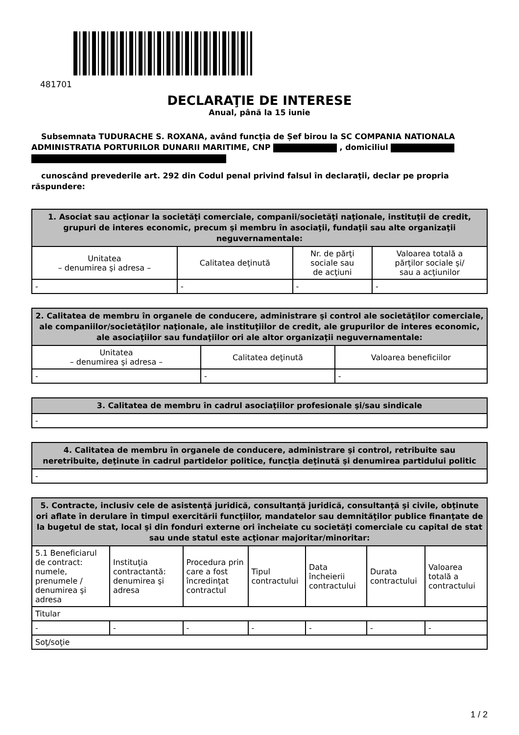481701
DECLARAŢIE DE INTERESE
Anual, până la 15 iunie
Subsemnata TUDURACHE S. ROXANA, având funcţia de Șef birou la SC COMPANIA NATIONALA ADMINISTRATIA PORTURILOR DUNARII MARITIME, CNP , domiciliul
cunoscând prevederile art. 292 din Codul penal privind falsul în declaraţii, declar pe propria răspundere:
| 1. Asociat sau acţionar la societăţi comerciale, companii/societăţi naţionale, instituţii de credit, grupuri de interes economic, precum şi membru în asociaţii, fundaţii sau alte organizaţii neguvernamentale: | | | |
| --- | --- | --- | --- |
| Unitatea – denumirea şi adresa – | Calitatea deţinută | Nr. de părţi sociale sau de acţiuni | Valoarea totală a părţilor sociale şi/ sau a acţiunilor |
| - | - | - | - |
| 2. Calitatea de membru în organele de conducere, administrare şi control ale societăţilor comerciale, ale companiilor/societăţilor naţionale, ale instituţiilor de credit, ale grupurilor de interes economic, ale asociaţiilor sau fundaţiilor ori ale altor organizaţii neguvernamentale: | | |
| --- | --- | --- |
| Unitatea – denumirea şi adresa – | Calitatea deţinută | Valoarea beneficiilor |
| - | - | - |
| 3. Calitatea de membru în cadrul asociaţiilor profesionale şi/sau sindicale |
| --- |
| - |
| 4. Calitatea de membru în organele de conducere, administrare şi control, retribuite sau neretribuite, deţinute în cadrul partidelor politice, funcţia deţinută şi denumirea partidului politic |
| --- |
| - |
| 5. Contracte, inclusiv cele de asistenţă juridică, consultanţă juridică, consultanţă şi civile, obţinute ori aflate în derulare în timpul exercitării funcţiilor, mandatelor sau demnităţilor publice finanţate de la bugetul de stat, local şi din fonduri externe ori încheiate cu societăţi comerciale cu capital de stat sau unde statul este acţionar majoritar/minoritar: | | | | | | |
| --- | --- | --- | --- | --- | --- | --- |
| 5.1 Beneficiarul de contract: numele, prenumele / denumirea şi adresa | Instituţia contractantă: denumirea şi adresa | Procedura prin care a fost încredinţat contractul | Tipul contractului | Data încheierii contractului | Durata contractului | Valoarea totală a contractului |
| Titular | | | | | | |
| - | - | - | - | - | - | - |
| Soţ/soţie | | | | | | |
1 / 2